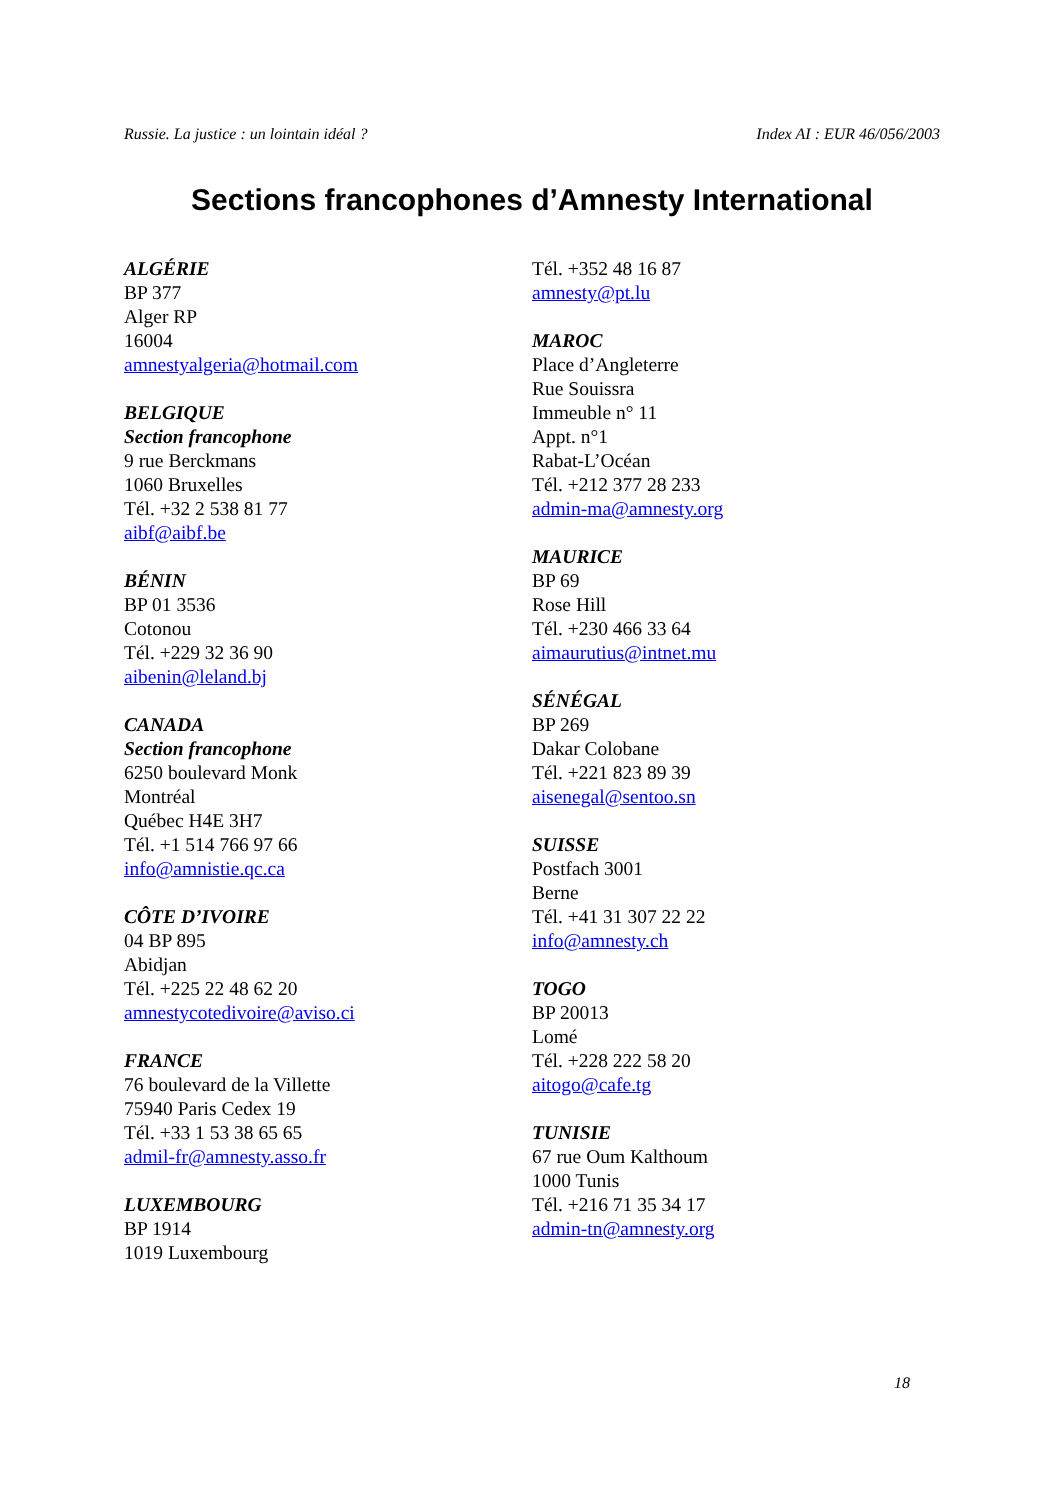Russie. La justice : un lointain idéal ? Index AI : EUR 46/056/2003
Sections francophones d’Amnesty International
ALGÉRIE
BP 377
Alger RP
16004
amnestyalgeria@hotmail.com
BELGIQUE
Section francophone
9 rue Berckmans
1060 Bruxelles
Tél. +32 2 538 81 77
aibf@aibf.be
BÉNIN
BP 01 3536
Cotonou
Tél. +229 32 36 90
aibenin@leland.bj
CANADA
Section francophone
6250 boulevard Monk
Montréal
Québec H4E 3H7
Tél. +1 514 766 97 66
info@amnistie.qc.ca
CÔTE D’IVOIRE
04 BP 895
Abidjan
Tél. +225 22 48 62 20
amnestycotedivoire@aviso.ci
FRANCE
76 boulevard de la Villette
75940 Paris Cedex 19
Tél. +33 1 53 38 65 65
admil-fr@amnesty.asso.fr
LUXEMBOURG
BP 1914
1019 Luxembourg
Tél. +352 48 16 87
amnesty@pt.lu
MAROC
Place d’Angleterre
Rue Souissra
Immeuble n° 11
Appt. n°1
Rabat-L’Océan
Tél. +212 377 28 233
admin-ma@amnesty.org
MAURICE
BP 69
Rose Hill
Tél. +230 466 33 64
aimaurutius@intnet.mu
SÉNÉGAL
BP 269
Dakar Colobane
Tél. +221 823 89 39
aisenegal@sentoo.sn
SUISSE
Postfach 3001
Berne
Tél. +41 31 307 22 22
info@amnesty.ch
TOGO
BP 20013
Lomé
Tél. +228 222 58 20
aitogo@cafe.tg
TUNISIE
67 rue Oum Kalthoum
1000 Tunis
Tél. +216 71 35 34 17
admin-tn@amnesty.org
18